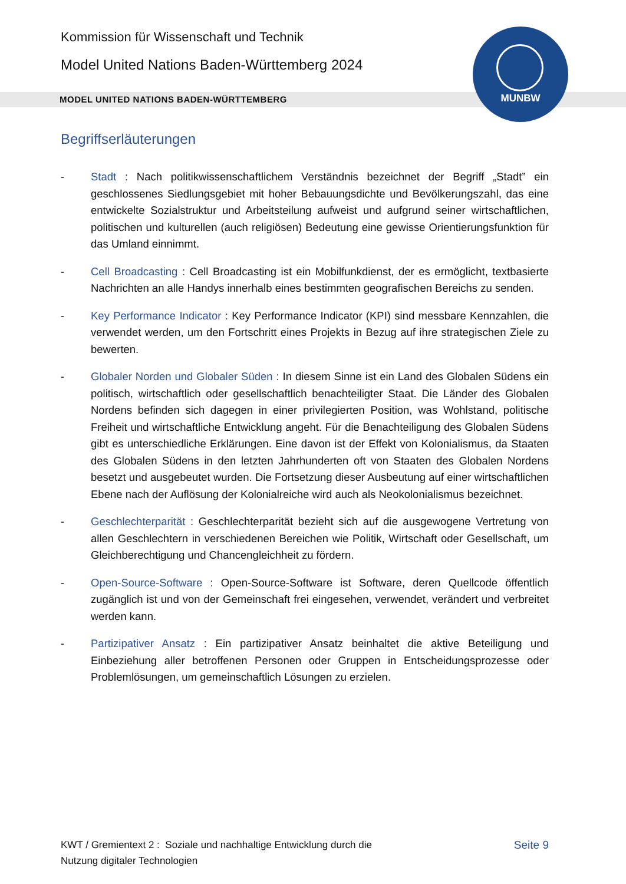Kommission für Wissenschaft und Technik
Model United Nations Baden-Württemberg 2024
MODEL UNITED NATIONS BADEN-WÜRTTEMBERG
MUNBW
Begriffserläuterungen
- Stadt : Nach politikwissenschaftlichem Verständnis bezeichnet der Begriff „Stadt” ein geschlossenes Siedlungsgebiet mit hoher Bebauungsdichte und Bevölkerungszahl, das eine entwickelte Sozialstruktur und Arbeitsteilung aufweist und aufgrund seiner wirtschaftlichen, politischen und kulturellen (auch religiösen) Bedeutung eine gewisse Orientierungsfunktion für das Umland einnimmt.
- Cell Broadcasting : Cell Broadcasting ist ein Mobilfunkdienst, der es ermöglicht, textbasierte Nachrichten an alle Handys innerhalb eines bestimmten geografischen Bereichs zu senden.
- Key Performance Indicator : Key Performance Indicator (KPI) sind messbare Kennzahlen, die verwendet werden, um den Fortschritt eines Projekts in Bezug auf ihre strategischen Ziele zu bewerten.
- Globaler Norden und Globaler Süden : In diesem Sinne ist ein Land des Globalen Südens ein politisch, wirtschaftlich oder gesellschaftlich benachteiligter Staat. Die Länder des Globalen Nordens befinden sich dagegen in einer privilegierten Position, was Wohlstand, politische Freiheit und wirtschaftliche Entwicklung angeht. Für die Benachteiligung des Globalen Südens gibt es unterschiedliche Erklärungen. Eine davon ist der Effekt von Kolonialismus, da Staaten des Globalen Südens in den letzten Jahrhunderten oft von Staaten des Globalen Nordens besetzt und ausgebeutet wurden. Die Fortsetzung dieser Ausbeutung auf einer wirtschaftlichen Ebene nach der Auflösung der Kolonialreiche wird auch als Neokolonialismus bezeichnet.
- Geschlechterparität : Geschlechterparität bezieht sich auf die ausgewogene Vertretung von allen Geschlechtern in verschiedenen Bereichen wie Politik, Wirtschaft oder Gesellschaft, um Gleichberechtigung und Chancengleichheit zu fördern.
- Open-Source-Software : Open-Source-Software ist Software, deren Quellcode öffentlich zugänglich ist und von der Gemeinschaft frei eingesehen, verwendet, verändert und verbreitet werden kann.
- Partizipativer Ansatz : Ein partizipativer Ansatz beinhaltet die aktive Beteiligung und Einbeziehung aller betroffenen Personen oder Gruppen in Entscheidungsprozesse oder Problemlösungen, um gemeinschaftlich Lösungen zu erzielen.
KWT / Gremientext 2 : Soziale und nachhaltige Entwicklung durch die
Nutzung digitaler Technologien
Seite 9